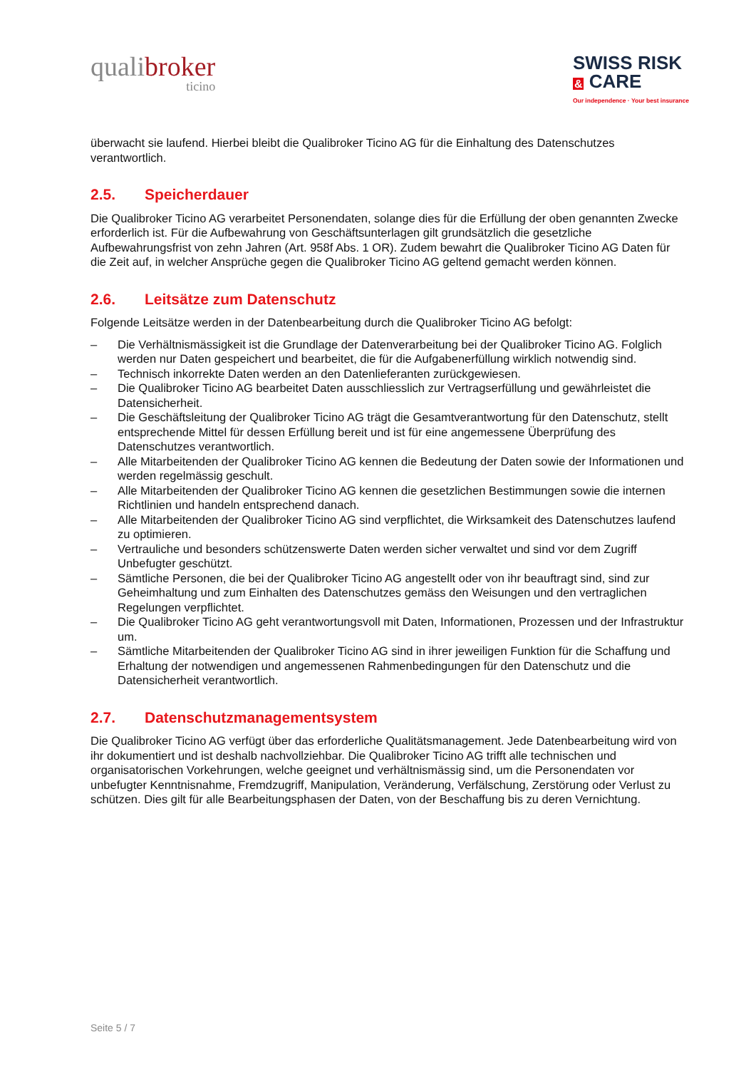qualibroker
ticino
SWISS RISK
& CARE
Our independence · Your best insurance
überwacht sie laufend. Hierbei bleibt die Qualibroker Ticino AG für die Einhaltung des Datenschutzes verantwortlich.
2.5. Speicherdauer
Die Qualibroker Ticino AG verarbeitet Personendaten, solange dies für die Erfüllung der oben genannten Zwecke erforderlich ist. Für die Aufbewahrung von Geschäftsunterlagen gilt grundsätzlich die gesetzliche Aufbewahrungsfrist von zehn Jahren (Art. 958f Abs. 1 OR). Zudem bewahrt die Qualibroker Ticino AG Daten für die Zeit auf, in welcher Ansprüche gegen die Qualibroker Ticino AG geltend gemacht werden können.
2.6. Leitsätze zum Datenschutz
Folgende Leitsätze werden in der Datenbearbeitung durch die Qualibroker Ticino AG befolgt:
– Die Verhältnismässigkeit ist die Grundlage der Datenverarbeitung bei der Qualibroker Ticino AG. Folglich werden nur Daten gespeichert und bearbeitet, die für die Aufgabenerfüllung wirklich notwendig sind.
– Technisch inkorrekte Daten werden an den Datenlieferanten zurückgewiesen.
– Die Qualibroker Ticino AG bearbeitet Daten ausschliesslich zur Vertragserfüllung und gewährleistet die Datensicherheit.
– Die Geschäftsleitung der Qualibroker Ticino AG trägt die Gesamtverantwortung für den Datenschutz, stellt entsprechende Mittel für dessen Erfüllung bereit und ist für eine angemessene Überprüfung des Datenschutzes verantwortlich.
– Alle Mitarbeitenden der Qualibroker Ticino AG kennen die Bedeutung der Daten sowie der Informationen und werden regelmässig geschult.
– Alle Mitarbeitenden der Qualibroker Ticino AG kennen die gesetzlichen Bestimmungen sowie die internen Richtlinien und handeln entsprechend danach.
– Alle Mitarbeitenden der Qualibroker Ticino AG sind verpflichtet, die Wirksamkeit des Datenschutzes laufend zu optimieren.
– Vertrauliche und besonders schützenswerte Daten werden sicher verwaltet und sind vor dem Zugriff Unbefugter geschützt.
– Sämtliche Personen, die bei der Qualibroker Ticino AG angestellt oder von ihr beauftragt sind, sind zur Geheimhaltung und zum Einhalten des Datenschutzes gemäss den Weisungen und den vertraglichen Regelungen verpflichtet.
– Die Qualibroker Ticino AG geht verantwortungsvoll mit Daten, Informationen, Prozessen und der Infrastruktur um.
– Sämtliche Mitarbeitenden der Qualibroker Ticino AG sind in ihrer jeweiligen Funktion für die Schaffung und Erhaltung der notwendigen und angemessenen Rahmenbedingungen für den Datenschutz und die Datensicherheit verantwortlich.
2.7. Datenschutzmanagementsystem
Die Qualibroker Ticino AG verfügt über das erforderliche Qualitätsmanagement. Jede Datenbearbeitung wird von ihr dokumentiert und ist deshalb nachvollziehbar. Die Qualibroker Ticino AG trifft alle technischen und organisatorischen Vorkehrungen, welche geeignet und verhältnismässig sind, um die Personendaten vor unbefugter Kenntnisnahme, Fremdzugriff, Manipulation, Veränderung, Verfälschung, Zerstörung oder Verlust zu schützen. Dies gilt für alle Bearbeitungsphasen der Daten, von der Beschaffung bis zu deren Vernichtung.
Seite 5 / 7